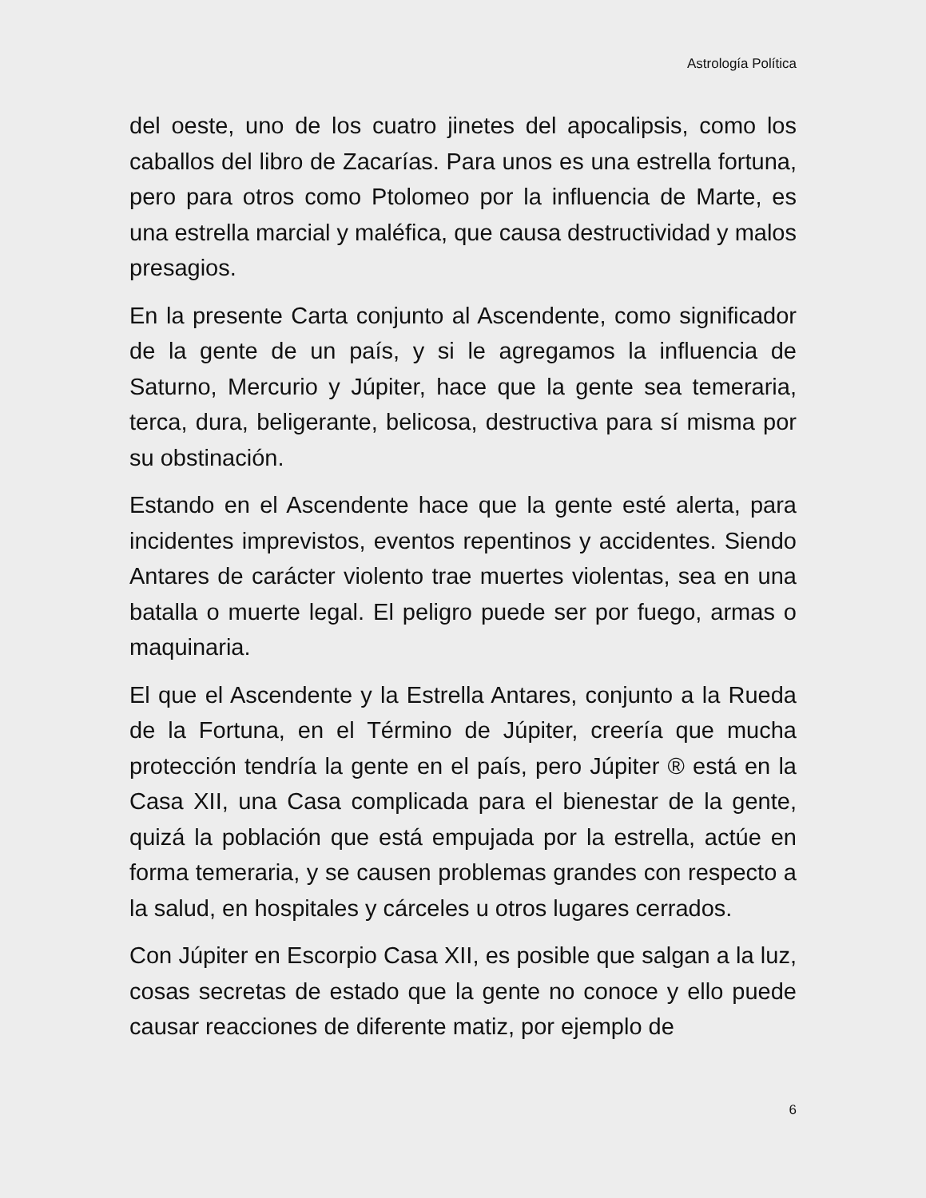Astrología Política
del oeste, uno de los cuatro jinetes del apocalipsis, como los caballos del libro de Zacarías. Para unos es una estrella fortuna, pero para otros como Ptolomeo por la influencia de Marte, es una estrella marcial y maléfica, que causa destructividad y malos presagios.
En la presente Carta conjunto al Ascendente, como significador de la gente de un país, y si le agregamos la influencia de Saturno, Mercurio y Júpiter, hace que la gente sea temeraria, terca, dura, beligerante, belicosa, destructiva para sí misma por su obstinación.
Estando en el Ascendente hace que la gente esté alerta, para incidentes imprevistos, eventos repentinos y accidentes. Siendo Antares de carácter violento trae muertes violentas, sea en una batalla o muerte legal. El peligro puede ser por fuego, armas o maquinaria.
El que el Ascendente y la Estrella Antares, conjunto a la Rueda de la Fortuna, en el Término de Júpiter, creería que mucha protección tendría la gente en el país, pero Júpiter ® está en la Casa XII, una Casa complicada para el bienestar de la gente, quizá la población que está empujada por la estrella, actúe en forma temeraria, y se causen problemas grandes con respecto a la salud, en hospitales y cárceles u otros lugares cerrados.
Con Júpiter en Escorpio Casa XII, es posible que salgan a la luz, cosas secretas de estado que la gente no conoce y ello puede causar reacciones de diferente matiz, por ejemplo de
6